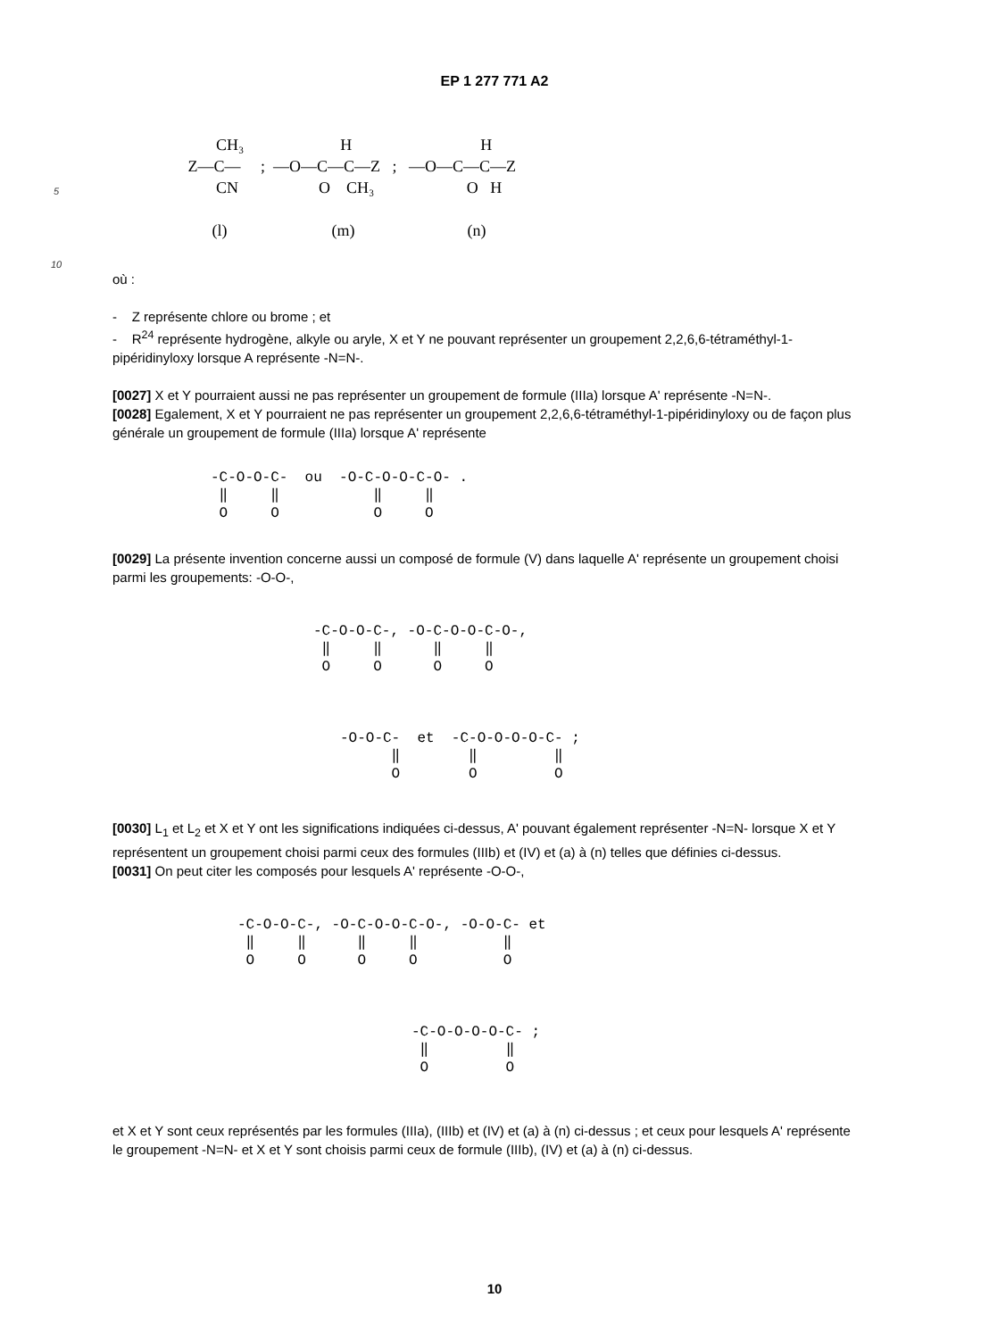EP 1 277 771 A2
5
CH₃ H H Z—C— ; —O—C—C—Z ; —O—C—C—Z CN O CH₃ O H (l) (m) (n)
10
où :
- Z représente chlore ou brome ; et
- R<sup>24</sup> représente hydrogène, alkyle ou aryle, X et Y ne pouvant représenter un groupement 2,2,6,6-tétraméthyl-1-pipéridinyloxy lorsque A représente -N=N-.
[0027] X et Y pourraient aussi ne pas représenter un groupement de formule (IIIa) lorsque A' représente -N=N-.
[0028] Egalement, X et Y pourraient ne pas représenter un groupement 2,2,6,6-tétraméthyl-1-pipéridinyloxy ou de façon plus générale un groupement de formule (IIIa) lorsque A' représente
-C-O-O-C- ou -O-C-O-O-C-O- . ‖ ‖ ‖ ‖ O O O O
[0029] La présente invention concerne aussi un composé de formule (V) dans laquelle A' représente un groupement choisi parmi les groupements: -O-O-,
-C-O-O-C-, -O-C-O-O-C-O-, ‖ ‖ ‖ ‖ O O O O
-O-O-C- et -C-O-O-O-O-C- ; ‖ ‖ ‖ O O O
[0030] L<sub>1</sub> et L<sub>2</sub> et X et Y ont les significations indiquées ci-dessus, A' pouvant également représenter -N=N- lorsque X et Y représentent un groupement choisi parmi ceux des formules (IIIb) et (IV) et (a) à (n) telles que définies ci-dessus.
[0031] On peut citer les composés pour lesquels A' représente -O-O-,
-C-O-O-C-, -O-C-O-O-C-O-, -O-O-C- et ‖ ‖ ‖ ‖ ‖ O O O O O
-C-O-O-O-O-C- ; ‖ ‖ O O
et X et Y sont ceux représentés par les formules (IIIa), (IIIb) et (IV) et (a) à (n) ci-dessus ; et ceux pour lesquels A' représente le groupement -N=N- et X et Y sont choisis parmi ceux de formule (IIIb), (IV) et (a) à (n) ci-dessus.
10